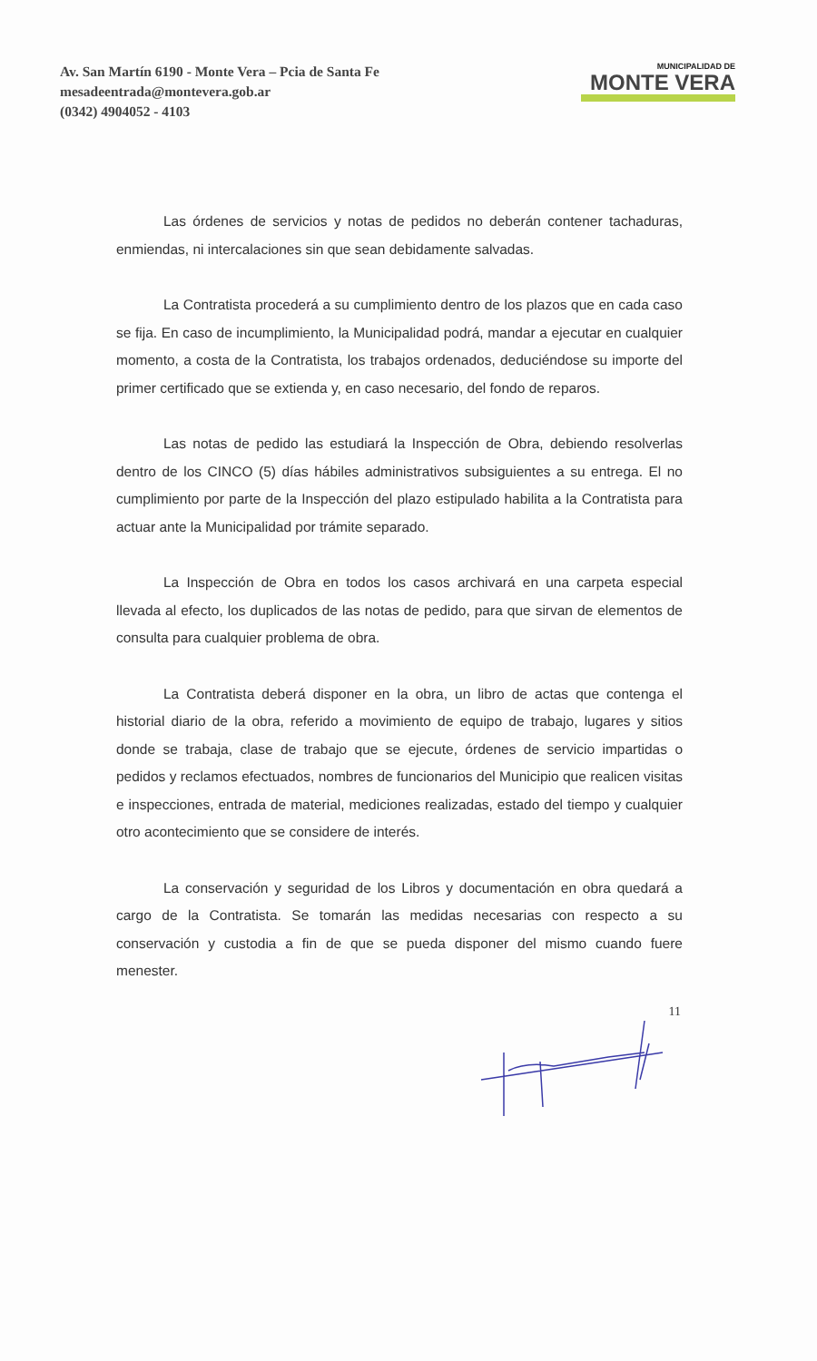Av. San Martín 6190 - Monte Vera – Pcia de Santa Fe
mesadeentrada@montevera.gob.ar
(0342) 4904052 - 4103
MUNICIPALIDAD DE
MONTE VERA
Las órdenes de servicios y notas de pedidos no deberán contener tachaduras, enmiendas, ni intercalaciones sin que sean debidamente salvadas.
La Contratista procederá a su cumplimiento dentro de los plazos que en cada caso se fija. En caso de incumplimiento, la Municipalidad podrá, mandar a ejecutar en cualquier momento, a costa de la Contratista, los trabajos ordenados, deduciéndose su importe del primer certificado que se extienda y, en caso necesario, del fondo de reparos.
Las notas de pedido las estudiará la Inspección de Obra, debiendo resolverlas dentro de los CINCO (5) días hábiles administrativos subsiguientes a su entrega. El no cumplimiento por parte de la Inspección del plazo estipulado habilita a la Contratista para actuar ante la Municipalidad por trámite separado.
La Inspección de Obra en todos los casos archivará en una carpeta especial llevada al efecto, los duplicados de las notas de pedido, para que sirvan de elementos de consulta para cualquier problema de obra.
La Contratista deberá disponer en la obra, un libro de actas que contenga el historial diario de la obra, referido a movimiento de equipo de trabajo, lugares y sitios donde se trabaja, clase de trabajo que se ejecute, órdenes de servicio impartidas o pedidos y reclamos efectuados, nombres de funcionarios del Municipio que realicen visitas e inspecciones, entrada de material, mediciones realizadas, estado del tiempo y cualquier otro acontecimiento que se considere de interés.
La conservación y seguridad de los Libros y documentación en obra quedará a cargo de la Contratista. Se tomarán las medidas necesarias con respecto a su conservación y custodia a fin de que se pueda disponer del mismo cuando fuere menester.
11